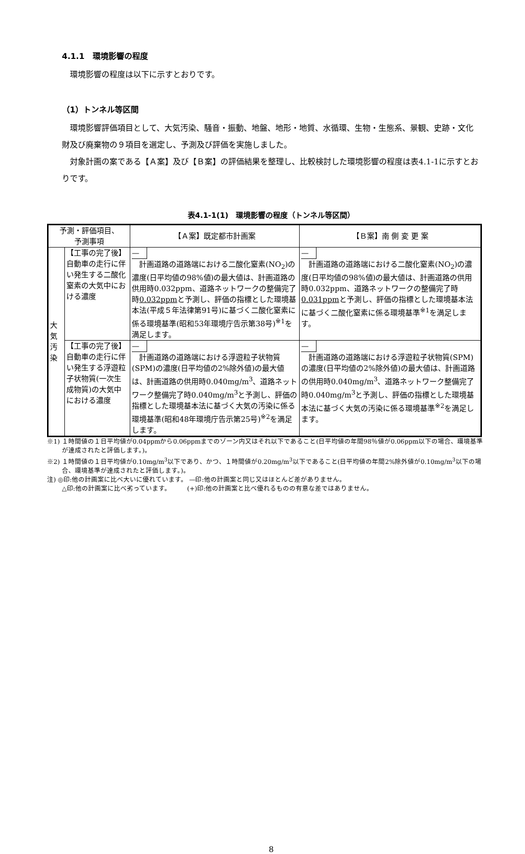4.1.1　環境影響の程度
環境影響の程度は以下に示すとおりです。
（1）トンネル等区間
環境影響評価項目として、大気汚染、騒音・振動、地盤、地形・地質、水循環、生物・生態系、景観、史跡・文化財及び廃棄物の９項目を選定し、予測及び評価を実施しました。
対象計画の案である【Ａ案】及び【Ｂ案】の評価結果を整理し、比較検討した環境影響の程度は表4.1-1に示すとおりです。
表4.1-1(1)　環境影響の程度（トンネル等区間）
| 予測・評価項目、 予測事項 | | 【Ａ案】既定都市計画案 | 【Ｂ案】南 側 変 更 案 |
| --- | --- | --- | --- |
| 大気汚染 | 【工事の完了後】自動車の走行に伴い発生する二酸化窒素の大気中における濃度 | — 計画道路の道路端における二酸化窒素(NO<sub>2</sub>)の濃度(日平均値の98%値)の最大値は、計画道路の供用時0.032ppm、道路ネットワークの整備完了時 0.032ppm と予測し、評価の指標とした環境基本法(平成５年法律第91号)に基づく二酸化窒素に係る環境基準(昭和53年環境庁告示第38号)<sup>※1</sup>を満足します。 | — 計画道路の道路端における二酸化窒素(NO<sub>2</sub>)の濃度(日平均値の98%値)の最大値は、計画道路の供用時0.032ppm、道路ネットワークの整備完了時 0.031ppm と予測し、評価の指標とした環境基本法に基づく二酸化窒素に係る環境基準<sup>※1</sup>を満足します。 |
| | 【工事の完了後】自動車の走行に伴い発生する浮遊粒子状物質(一次生成物質)の大気中における濃度 | — 計画道路の道路端における浮遊粒子状物質(SPM)の濃度(日平均値の2%除外値)の最大値は、計画道路の供用時0.040mg/m<sup>3</sup>、道路ネットワーク整備完了時0.040mg/m<sup>3</sup>と予測し、評価の指標とした環境基本法に基づく大気の汚染に係る環境基準(昭和48年環境庁告示第25号)<sup>※2</sup>を満足します。 | — 計画道路の道路端における浮遊粒子状物質(SPM)の濃度(日平均値の2%除外値)の最大値は、計画道路の供用時0.040mg/m<sup>3</sup>、道路ネットワーク整備完了時0.040mg/m<sup>3</sup>と予測し、評価の指標とした環境基本法に基づく大気の汚染に係る環境基準<sup>※2</sup>を満足します。 |
※1) １時間値の１日平均値が0.04ppmから0.06ppmまでのゾーン内又はそれ以下であること(日平均値の年間98％値が0.06ppm以下の場合、環境基準が達成されたと評価します。)。
※2) １時間値の１日平均値が0.10mg/m<sup>3</sup>以下であり、かつ、１時間値が0.20mg/m<sup>3</sup>以下であること(日平均値の年間2%除外値が0.10mg/m<sup>3</sup>以下の場合、環境基準が達成されたと評価します。)。
注) ◎印:他の計画案に比べ大いに優れています。 —印:他の計画案と同じ又はほとんど差がありません。
△印:他の計画案に比べ劣っています。　　　(+)印:他の計画案と比べ優れるものの有意な差ではありません。
8